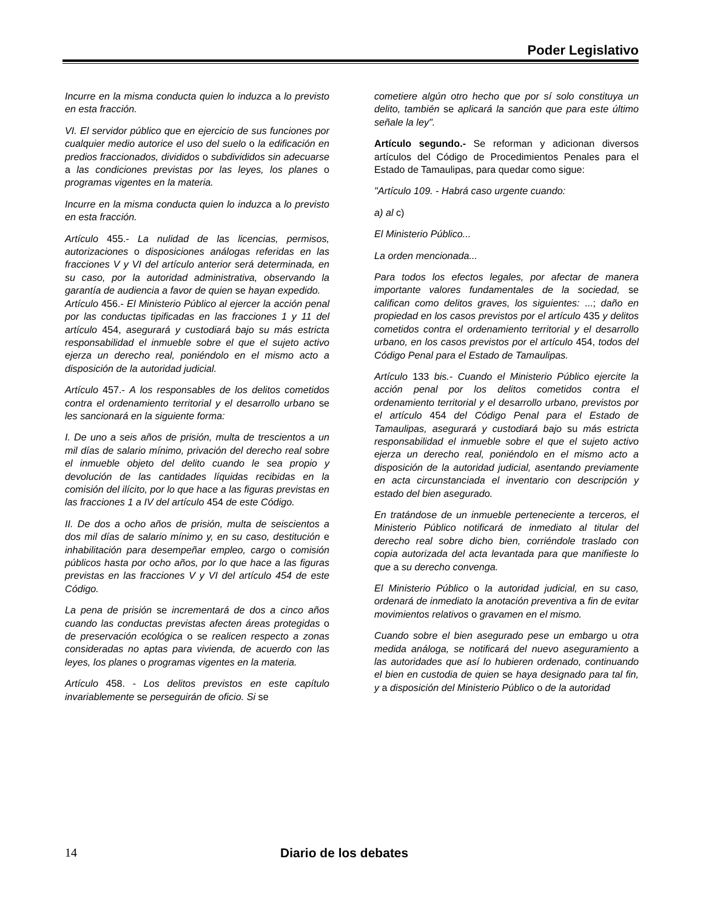Poder Legislativo
Incurre en la misma conducta quien lo induzca a lo previsto en esta fracción.
VI. El servidor público que en ejercicio de sus funciones por cualquier medio autorice el uso del suelo o la edificación en predios fraccionados, divididos o subdivididos sin adecuarse a las condiciones previstas por las leyes, los planes o programas vigentes en la materia.
Incurre en la misma conducta quien lo induzca a lo previsto en esta fracción.
Artículo 455.- La nulidad de las licencias, permisos, autorizaciones o disposiciones análogas referidas en las fracciones V y VI del artículo anterior será determinada, en su caso, por la autoridad administrativa, observando la garantía de audiencia a favor de quien se hayan expedido.
Artículo 456.- El Ministerio Público al ejercer la acción penal por las conductas tipificadas en las fracciones 1 y 11 del artículo 454, asegurará y custodiará bajo su más estricta responsabilidad el inmueble sobre el que el sujeto activo ejerza un derecho real, poniéndolo en el mismo acto a disposición de la autoridad judicial.
Artículo 457.- A los responsables de los delitos cometidos contra el ordenamiento territorial y el desarrollo urbano se les sancionará en la siguiente forma:
I. De uno a seis años de prisión, multa de trescientos a un mil días de salario mínimo, privación del derecho real sobre el inmueble objeto del delito cuando le sea propio y devolución de las cantidades líquidas recibidas en la comisión del ilícito, por lo que hace a las figuras previstas en las fracciones 1 a IV del artículo 454 de este Código.
II. De dos a ocho años de prisión, multa de seiscientos a dos mil días de salario mínimo y, en su caso, destitución e inhabilitación para desempeñar empleo, cargo o comisión públicos hasta por ocho años, por lo que hace a las figuras previstas en las fracciones V y VI del artículo 454 de este Código.
La pena de prisión se incrementará de dos a cinco años cuando las conductas previstas afecten áreas protegidas o de preservación ecológica o se realicen respecto a zonas consideradas no aptas para vivienda, de acuerdo con las leyes, los planes o programas vigentes en la materia.
Artículo 458. - Los delitos previstos en este capítulo invariablemente se perseguirán de oficio. Si se
cometiere algún otro hecho que por sí solo constituya un delito, también se aplicará la sanción que para este último señale la ley".
Artículo segundo.- Se reforman y adicionan diversos artículos del Código de Procedimientos Penales para el Estado de Tamaulipas, para quedar como sigue:
"Artículo 109. - Habrá caso urgente cuando:
a) al c)
El Ministerio Público...
La orden mencionada...
Para todos los efectos legales, por afectar de manera importante valores fundamentales de la sociedad, se califican como delitos graves, los siguientes: ...; daño en propiedad en los casos previstos por el artículo 435 y delitos cometidos contra el ordenamiento territorial y el desarrollo urbano, en los casos previstos por el artículo 454, todos del Código Penal para el Estado de Tamaulipas.
Artículo 133 bis.- Cuando el Ministerio Público ejercite la acción penal por los delitos cometidos contra el ordenamiento territorial y el desarrollo urbano, previstos por el artículo 454 del Código Penal para el Estado de Tamaulipas, asegurará y custodiará bajo su más estricta responsabilidad el inmueble sobre el que el sujeto activo ejerza un derecho real, poniéndolo en el mismo acto a disposición de la autoridad judicial, asentando previamente en acta circunstanciada el inventario con descripción y estado del bien asegurado.
En tratándose de un inmueble perteneciente a terceros, el Ministerio Público notificará de inmediato al titular del derecho real sobre dicho bien, corriéndole traslado con copia autorizada del acta levantada para que manifieste lo que a su derecho convenga.
El Ministerio Público o la autoridad judicial, en su caso, ordenará de inmediato la anotación preventiva a fin de evitar movimientos relativos o gravamen en el mismo.
Cuando sobre el bien asegurado pese un embargo u otra medida análoga, se notificará del nuevo aseguramiento a las autoridades que así lo hubieren ordenado, continuando el bien en custodia de quien se haya designado para tal fin, y a disposición del Ministerio Público o de la autoridad
14 Diario de los debates